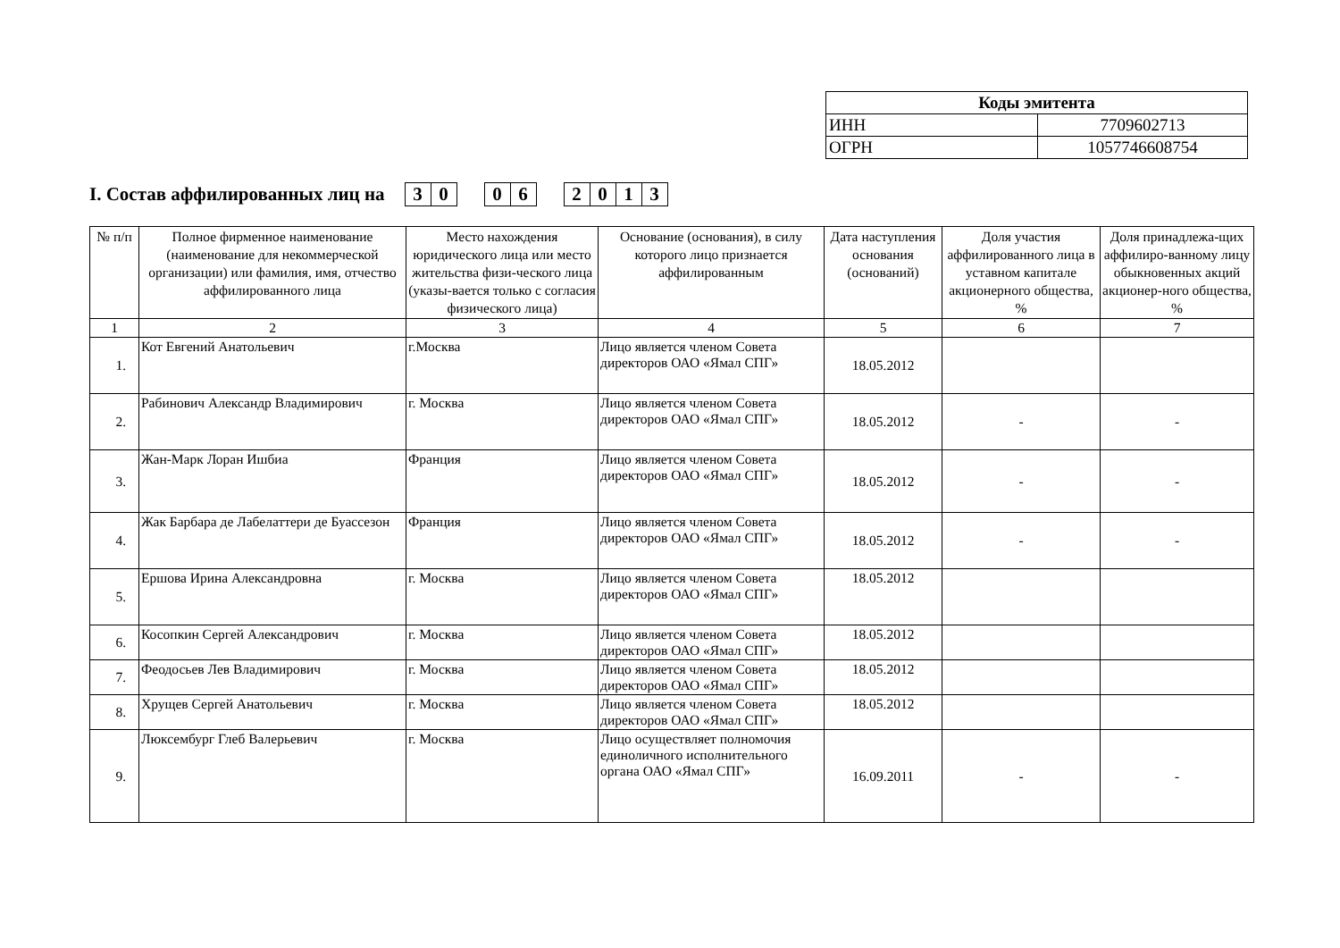| Коды эмитента | |
| ИНН | 7709602713 |
| ОГРН | 1057746608754 |
I. Состав аффилированных лиц на 30 06 2013
| № п/п | Полное фирменное наименование (наименование для некоммерческой организации) или фамилия, имя, отчество аффилированного лица | Место нахождения юридического лица или место жительства физи-ческого лица (указы-вается только с согласия физического лица) | Основание (основания), в силу которого лицо признается аффилированным | Дата наступления основания (оснований) | Доля участия аффилированного лица в уставном капитале акционерного общества, % | Доля принадлежа-щих аффилиро-ванному лицу обыкновенных акций акционер-ного общества, % |
| --- | --- | --- | --- | --- | --- | --- |
| 1 | 2 | 3 | 4 | 5 | 6 | 7 |
| 1. | Кот Евгений Анатольевич | г.Москва | Лицо является членом Совета директоров ОАО «Ямал СПГ» | 18.05.2012 | | |
| 2. | Рабинович Александр Владимирович | г. Москва | Лицо является членом Совета директоров ОАО «Ямал СПГ» | 18.05.2012 | - | - |
| 3. | Жан-Марк Лоран Ишбиа | Франция | Лицо является членом Совета директоров ОАО «Ямал СПГ» | 18.05.2012 | - | - |
| 4. | Жак Барбара де Лабелаттери де Буассезон | Франция | Лицо является членом Совета директоров ОАО «Ямал СПГ» | 18.05.2012 | - | - |
| 5. | Ершова Ирина Александровна | г. Москва | Лицо является членом Совета директоров ОАО «Ямал СПГ» | 18.05.2012 | | |
| 6. | Косопкин Сергей Александрович | г. Москва | Лицо является членом Совета директоров ОАО «Ямал СПГ» | 18.05.2012 | | |
| 7. | Феодосьев Лев Владимирович | г. Москва | Лицо является членом Совета директоров ОАО «Ямал СПГ» | 18.05.2012 | | |
| 8. | Хрущев Сергей Анатольевич | г. Москва | Лицо является членом Совета директоров ОАО «Ямал СПГ» | 18.05.2012 | | |
| 9. | Люксембург Глеб Валерьевич | г. Москва | Лицо осуществляет полномочия единоличного исполнительного органа ОАО «Ямал СПГ» | 16.09.2011 | - | - |